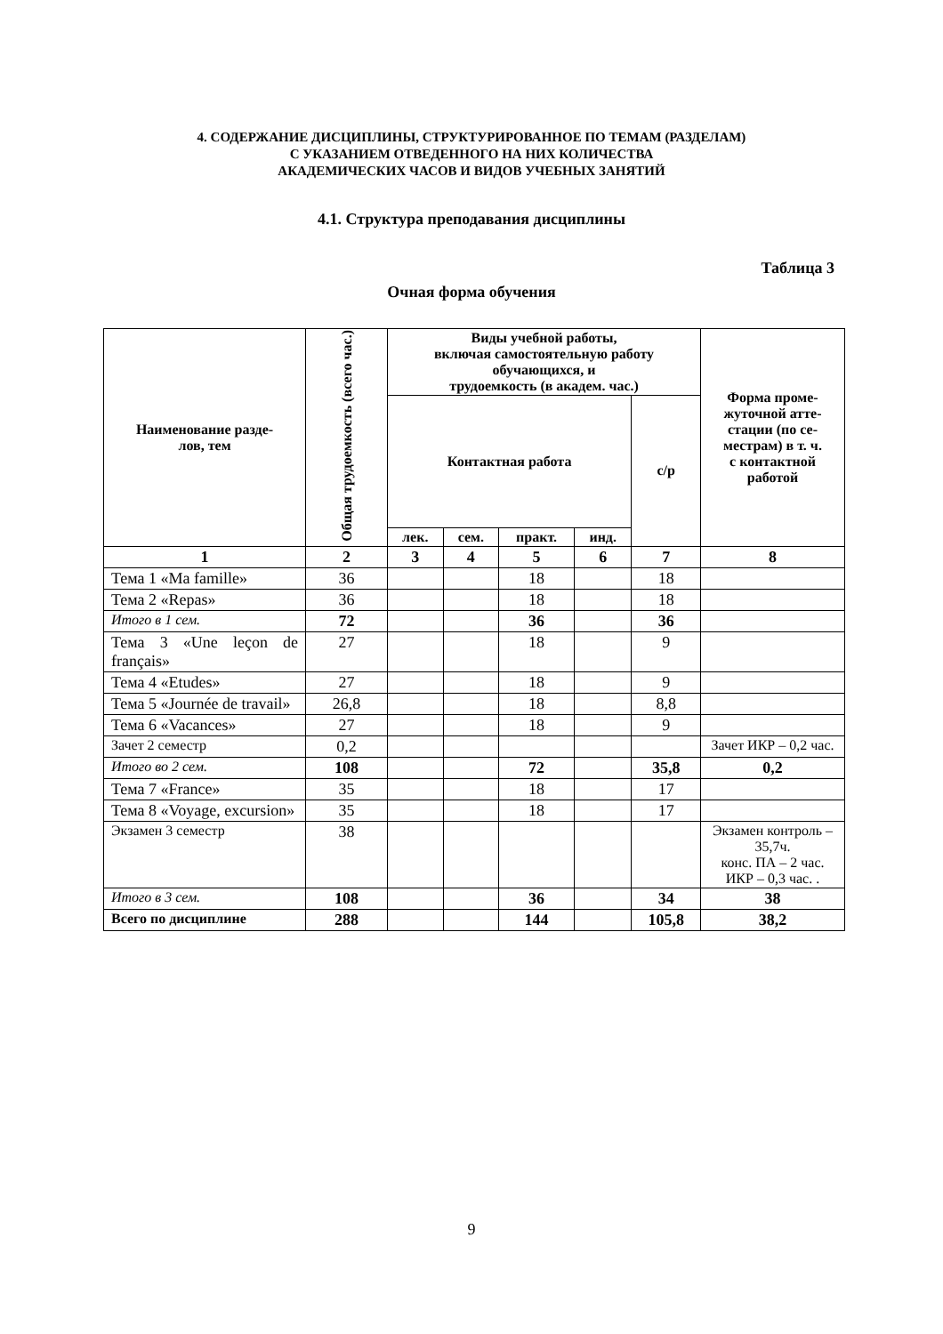4. СОДЕРЖАНИЕ ДИСЦИПЛИНЫ, СТРУКТУРИРОВАННОЕ ПО ТЕМАМ (РАЗДЕЛАМ)
С УКАЗАНИЕМ ОТВЕДЕННОГО НА НИХ КОЛИЧЕСТВА
АКАДЕМИЧЕСКИХ ЧАСОВ И ВИДОВ УЧЕБНЫХ ЗАНЯТИЙ
4.1. Структура преподавания дисциплины
Таблица 3
Очная форма обучения
| Наименование разде- лов, тем | Общая трудоемкость (всего час.) | Виды учебной работы, включая самостоятельную работу обучающихся, и трудоемкость (в академ. час.) | | | | | Форма проме- жуточной атте- стации (по се- местрам) в т. ч. с контактной работой |
| --- | --- | --- | --- | --- | --- | --- | --- |
| | | Контактная работа | | | | с/р | |
| | | лек. | сем. | практ. | инд. | | |
| 1 | 2 | 3 | 4 | 5 | 6 | 7 | 8 |
| Тема 1 «Ma famille» | 36 | | | 18 | | 18 | |
| Тема 2 «Repas» | 36 | | | 18 | | 18 | |
| Итого в 1 сем. | 72 | | | 36 | | 36 | |
| Тема 3 «Une leçon de français» | 27 | | | 18 | | 9 | |
| Тема 4 «Etudes» | 27 | | | 18 | | 9 | |
| Тема 5 «Journée de travail» | 26,8 | | | 18 | | 8,8 | |
| Тема 6 «Vacances» | 27 | | | 18 | | 9 | |
| Зачет 2 семестр | 0,2 | | | | | | Зачет ИКР – 0,2 час. |
| Итого во 2 сем. | 108 | | | 72 | | 35,8 | 0,2 |
| Тема 7 «France» | 35 | | | 18 | | 17 | |
| Тема 8 «Voyage, excursion» | 35 | | | 18 | | 17 | |
| Экзамен 3 семестр | 38 | | | | | | Экзамен контроль – 35,7ч. конс. ПА – 2 час. ИКР – 0,3 час. . |
| Итого в 3 сем. | 108 | | | 36 | | 34 | 38 |
| Всего по дисциплине | 288 | | | 144 | | 105,8 | 38,2 |
9